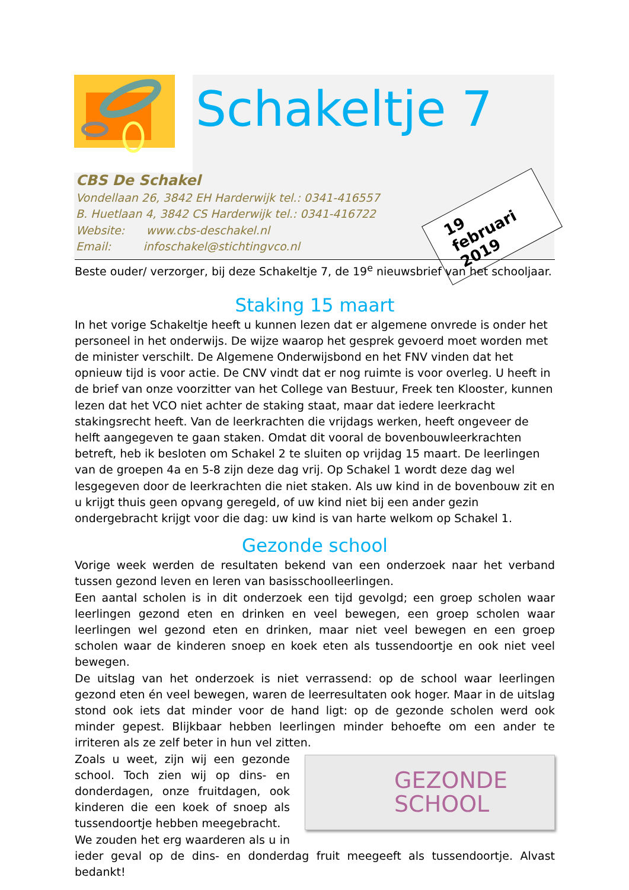Schakeltje 7
19 februari 2019
CBS De Schakel
Vondellaan 26, 3842 EH Harderwijk tel.: 0341-416557
B. Huetlaan 4, 3842 CS Harderwijk tel.: 0341-416722
Website: www.cbs-deschakel.nl
Email: infoschakel@stichtingvco.nl
Beste ouder/ verzorger, bij deze Schakeltje 7, de 19<sup>e</sup> nieuwsbrief van het schooljaar.
Staking 15 maart
In het vorige Schakeltje heeft u kunnen lezen dat er algemene onvrede is onder het personeel in het onderwijs. De wijze waarop het gesprek gevoerd moet worden met de minister verschilt. De Algemene Onderwijsbond en het FNV vinden dat het opnieuw tijd is voor actie. De CNV vindt dat er nog ruimte is voor overleg. U heeft in de brief van onze voorzitter van het College van Bestuur, Freek ten Klooster, kunnen lezen dat het VCO niet achter de staking staat, maar dat iedere leerkracht stakingsrecht heeft. Van de leerkrachten die vrijdags werken, heeft ongeveer de helft aangegeven te gaan staken. Omdat dit vooral de bovenbouwleerkrachten betreft, heb ik besloten om Schakel 2 te sluiten op vrijdag 15 maart. De leerlingen van de groepen 4a en 5-8 zijn deze dag vrij. Op Schakel 1 wordt deze dag wel lesgegeven door de leerkrachten die niet staken. Als uw kind in de bovenbouw zit en u krijgt thuis geen opvang geregeld, of uw kind niet bij een ander gezin ondergebracht krijgt voor die dag: uw kind is van harte welkom op Schakel 1.
Gezonde school
Vorige week werden de resultaten bekend van een onderzoek naar het verband tussen gezond leven en leren van basisschoolleerlingen.
Een aantal scholen is in dit onderzoek een tijd gevolgd; een groep scholen waar leerlingen gezond eten en drinken en veel bewegen, een groep scholen waar leerlingen wel gezond eten en drinken, maar niet veel bewegen en een groep scholen waar de kinderen snoep en koek eten als tussendoortje en ook niet veel bewegen.
De uitslag van het onderzoek is niet verrassend: op de school waar leerlingen gezond eten én veel bewegen, waren de leerresultaten ook hoger. Maar in de uitslag stond ook iets dat minder voor de hand ligt: op de gezonde scholen werd ook minder gepest. Blijkbaar hebben leerlingen minder behoefte om een ander te irriteren als ze zelf beter in hun vel zitten.
GEZONDE
SCHOOL
Zoals u weet, zijn wij een gezonde school. Toch zien wij op dins- en donderdagen, onze fruitdagen, ook kinderen die een koek of snoep als tussendoortje hebben meegebracht.
We zouden het erg waarderen als u in ieder geval op de dins- en donderdag fruit meegeeft als tussendoortje. Alvast bedankt!